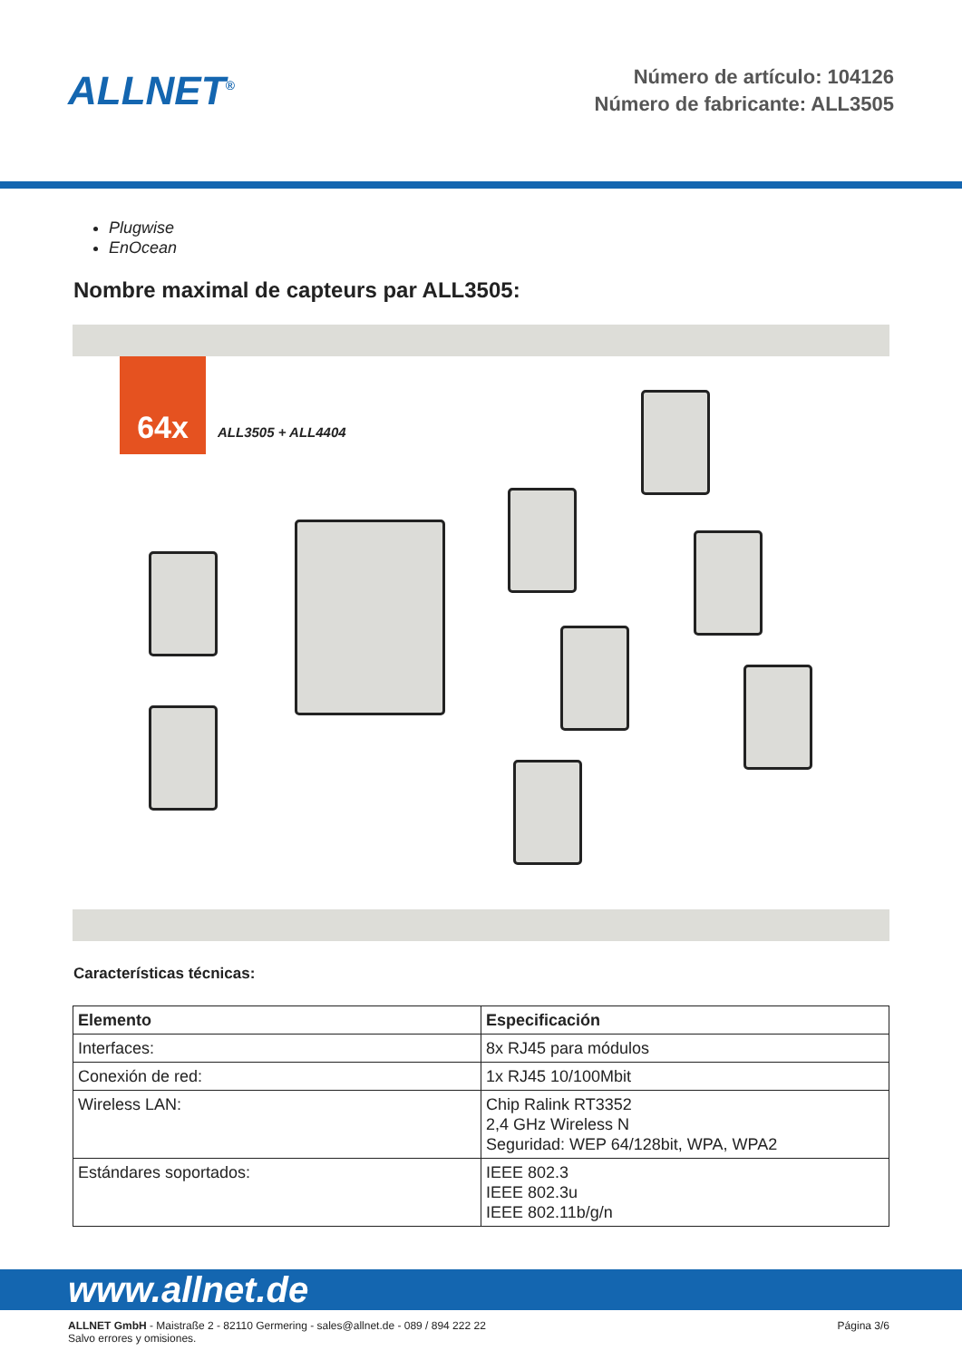ALLNET<sup>®</sup>
Número de artículo: 104126
Número de fabricante: ALL3505
Plugwise
EnOcean
Nombre maximal de capteurs par ALL3505:
64x
ALL3505 + ALL4404
Características técnicas:
| Elemento | Especificación |
| --- | --- |
| Interfaces: | 8x RJ45 para módulos |
| Conexión de red: | 1x RJ45 10/100Mbit |
| Wireless LAN: | Chip Ralink RT3352 2,4 GHz Wireless N Seguridad: WEP 64/128bit, WPA, WPA2 |
| Estándares soportados: | IEEE 802.3 IEEE 802.3u IEEE 802.11b/g/n |
www.allnet.de
ALLNET GmbH - Maistraße 2 - 82110 Germering - sales@allnet.de - 089 / 894 222 22
Salvo errores y omisiones.
Página 3/6